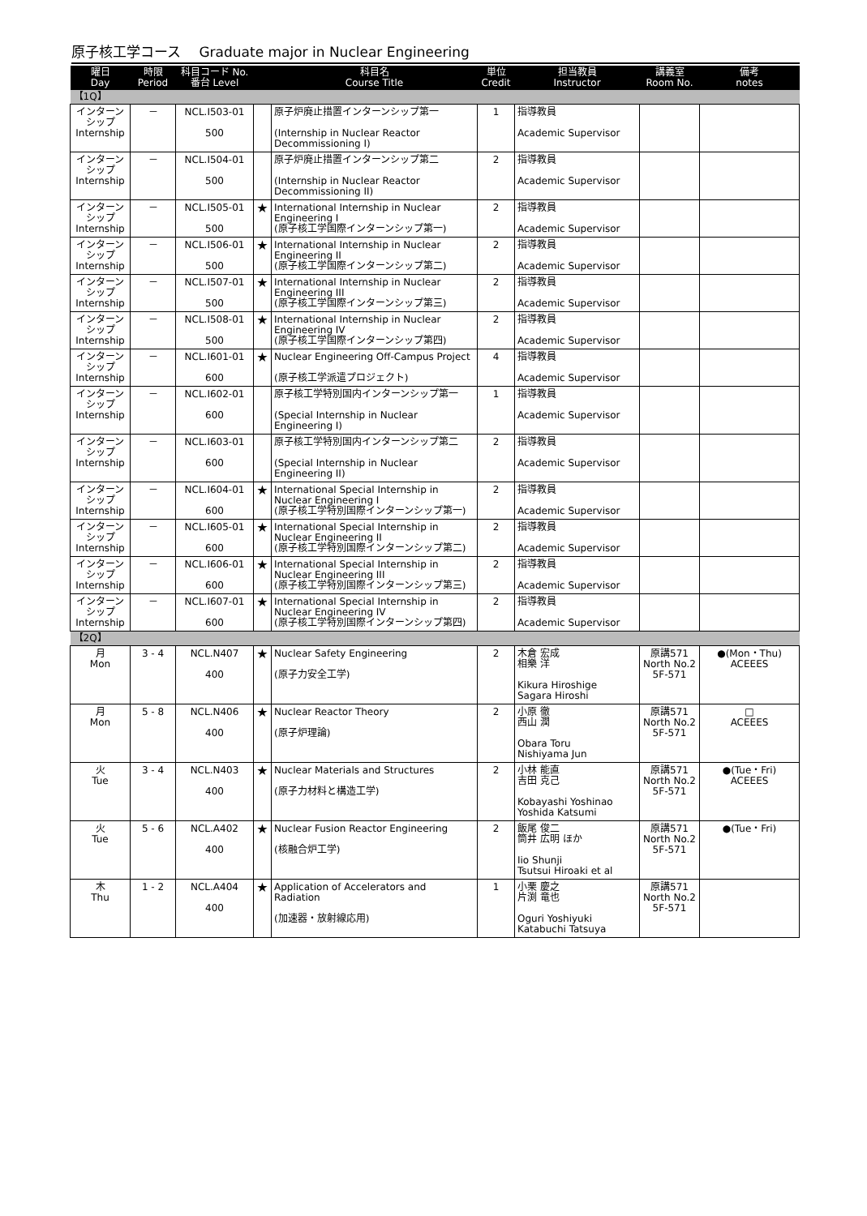原子核工学コース　 Graduate major in Nuclear Engineering
| 曜日 Day | 時限 Period | 科目コード No. 番台 Level | | 科目名 Course Title | 単位 Credit | 担当教員 Instructor | 講義室 Room No. | 備考 notes |
| --- | --- | --- | --- | --- | --- | --- | --- | --- |
| 【1Q】 | | | | | | | | |
| インターン シップ Internship | － | NCL.I503-01 500 | | 原子炉廃止措置インターンシップ第一 (Internship in Nuclear Reactor Decommissioning I) | 1 | 指導教員 Academic Supervisor | | |
| インターン シップ Internship | － | NCL.I504-01 500 | | 原子炉廃止措置インターンシップ第二 (Internship in Nuclear Reactor Decommissioning II) | 2 | 指導教員 Academic Supervisor | | |
| インターン シップ Internship | － | NCL.I505-01 500 | ★ | International Internship in Nuclear Engineering I (原子核工学国際インターンシップ第一) | 2 | 指導教員 Academic Supervisor | | |
| インターン シップ Internship | － | NCL.I506-01 500 | ★ | International Internship in Nuclear Engineering II (原子核工学国際インターンシップ第二) | 2 | 指導教員 Academic Supervisor | | |
| インターン シップ Internship | － | NCL.I507-01 500 | ★ | International Internship in Nuclear Engineering III (原子核工学国際インターンシップ第三) | 2 | 指導教員 Academic Supervisor | | |
| インターン シップ Internship | － | NCL.I508-01 500 | ★ | International Internship in Nuclear Engineering IV (原子核工学国際インターンシップ第四) | 2 | 指導教員 Academic Supervisor | | |
| インターン シップ Internship | － | NCL.I601-01 600 | ★ | Nuclear Engineering Off-Campus Project (原子核工学派遣プロジェクト) | 4 | 指導教員 Academic Supervisor | | |
| インターン シップ Internship | － | NCL.I602-01 600 | | 原子核工学特別国内インターンシップ第一 (Special Internship in Nuclear Engineering I) | 1 | 指導教員 Academic Supervisor | | |
| インターン シップ Internship | － | NCL.I603-01 600 | | 原子核工学特別国内インターンシップ第二 (Special Internship in Nuclear Engineering II) | 2 | 指導教員 Academic Supervisor | | |
| インターン シップ Internship | － | NCL.I604-01 600 | ★ | International Special Internship in Nuclear Engineering I (原子核工学特別国際インターンシップ第一) | 2 | 指導教員 Academic Supervisor | | |
| インターン シップ Internship | － | NCL.I605-01 600 | ★ | International Special Internship in Nuclear Engineering II (原子核工学特別国際インターンシップ第二) | 2 | 指導教員 Academic Supervisor | | |
| インターン シップ Internship | － | NCL.I606-01 600 | ★ | International Special Internship in Nuclear Engineering III (原子核工学特別国際インターンシップ第三) | 2 | 指導教員 Academic Supervisor | | |
| インターン シップ Internship | － | NCL.I607-01 600 | ★ | International Special Internship in Nuclear Engineering IV (原子核工学特別国際インターンシップ第四) | 2 | 指導教員 Academic Supervisor | | |
| 【2Q】 | | | | | | | | |
| 月 Mon | 3 - 4 | NCL.N407 400 | ★ | Nuclear Safety Engineering (原子力安全工学) | 2 | 木倉 宏成 相樂 洋 Kikura Hiroshige Sagara Hiroshi | 原講571 North No.2 5F-571 | ●(Mon・Thu) ACEEES |
| 月 Mon | 5 - 8 | NCL.N406 400 | ★ | Nuclear Reactor Theory (原子炉理論) | 2 | 小原 徹 西山 潤 Obara Toru Nishiyama Jun | 原講571 North No.2 5F-571 | □ ACEEES |
| 火 Tue | 3 - 4 | NCL.N403 400 | ★ | Nuclear Materials and Structures (原子力材料と構造工学) | 2 | 小林 能直 吉田 克己 Kobayashi Yoshinao Yoshida Katsumi | 原講571 North No.2 5F-571 | ●(Tue・Fri) ACEEES |
| 火 Tue | 5 - 6 | NCL.A402 400 | ★ | Nuclear Fusion Reactor Engineering (核融合炉工学) | 2 | 飯尾 俊二 筒井 広明 ほか Iio Shunji Tsutsui Hiroaki et al | 原講571 North No.2 5F-571 | ●(Tue・Fri) |
| 木 Thu | 1 - 2 | NCL.A404 400 | ★ | Application of Accelerators and Radiation (加速器・放射線応用) | 1 | 小栗 慶之 片渕 竜也 Oguri Yoshiyuki Katabuchi Tatsuya | 原講571 North No.2 5F-571 | |